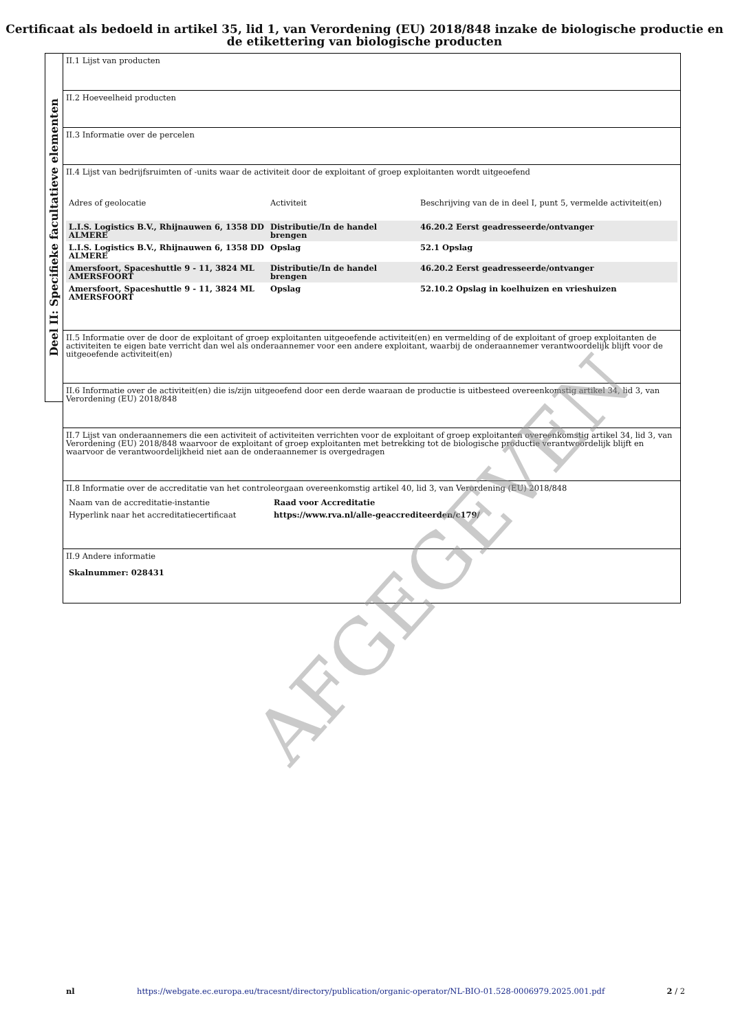Certificaat als bedoeld in artikel 35, lid 1, van Verordening (EU) 2018/848 inzake de biologische productie en de etikettering van biologische producten
Deel II: Specifieke facultatieve elementen
II.1 Lijst van producten
II.2 Hoeveelheid producten
II.3 Informatie over de percelen
II.4 Lijst van bedrijfsruimten of -units waar de activiteit door de exploitant of groep exploitanten wordt uitgeoefend
| Adres of geolocatie | Activiteit | Beschrijving van de in deel I, punt 5, vermelde activiteit(en) |
| L.I.S. Logistics B.V., Rhijnauwen 6, 1358 DD ALMERE | Distributie/In de handel brengen | 46.20.2 Eerst geadresseerde/ontvanger |
| L.I.S. Logistics B.V., Rhijnauwen 6, 1358 DD ALMERE | Opslag | 52.1 Opslag |
| Amersfoort, Spaceshuttle 9 - 11, 3824 ML AMERSFOORT | Distributie/In de handel brengen | 46.20.2 Eerst geadresseerde/ontvanger |
| Amersfoort, Spaceshuttle 9 - 11, 3824 ML AMERSFOORT | Opslag | 52.10.2 Opslag in koelhuizen en vrieshuizen |
II.5 Informatie over de door de exploitant of groep exploitanten uitgeoefende activiteit(en) en vermelding of de exploitant of groep exploitanten de activiteiten te eigen bate verricht dan wel als onderaannemer voor een andere exploitant, waarbij de onderaannemer verantwoordelijk blijft voor de uitgeoefende activiteit(en)
II.6 Informatie over de activiteit(en) die is/zijn uitgeoefend door een derde waaraan de productie is uitbesteed overeenkomstig artikel 34, lid 3, van Verordening (EU) 2018/848
II.7 Lijst van onderaannemers die een activiteit of activiteiten verrichten voor de exploitant of groep exploitanten overeenkomstig artikel 34, lid 3, van Verordening (EU) 2018/848 waarvoor de exploitant of groep exploitanten met betrekking tot de biologische productie verantwoordelijk blijft en waarvoor de verantwoordelijkheid niet aan de onderaannemer is overgedragen
II.8 Informatie over de accreditatie van het controleorgaan overeenkomstig artikel 40, lid 3, van Verordening (EU) 2018/848
| Naam van de accreditatie-instantie | Raad voor Accreditatie |
| Hyperlink naar het accreditatiecertificaat | https://www.rva.nl/alle-geaccrediteerden/c179/ |
II.9 Andere informatie
Skalnummer: 028431
nl https://webgate.ec.europa.eu/tracesnt/directory/publication/organic-operator/NL-BIO-01.528-0006979.2025.001.pdf 2 / 2
AFGEGEVEN